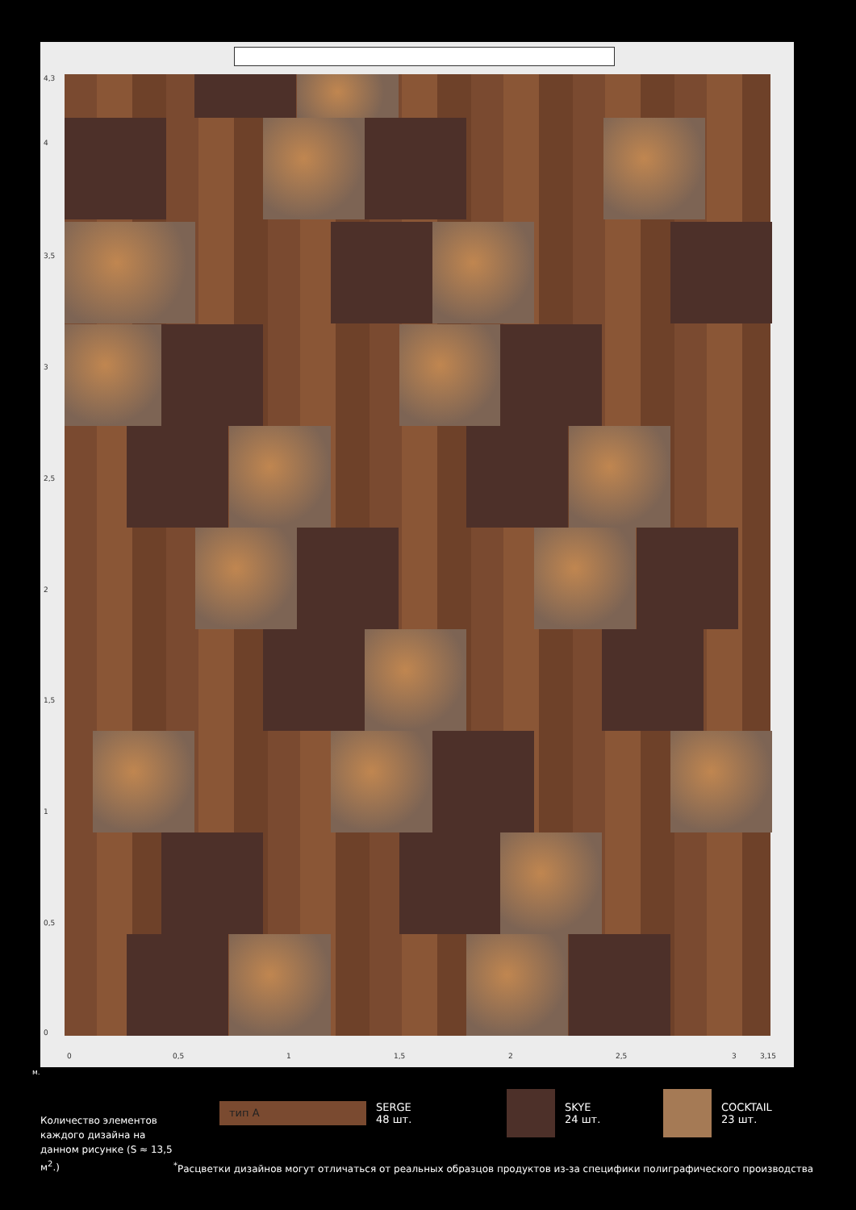4,3
4
3,5
3
2,5
2
1,5
1
0,5
0
0 0,5 1 1,5 2 2,5 3 3,15
м.
тип А
SERGE
48 шт.
SKYE
24 шт.
COCKTAIL
23 шт.
Количество элементов каждого дизайна на данном рисунке (S ≈ 13,5 м<sup>2</sup>.)
<sup>*</sup> Расцветки дизайнов могут отличаться от реальных образцов продуктов из-за специфики полиграфического производства